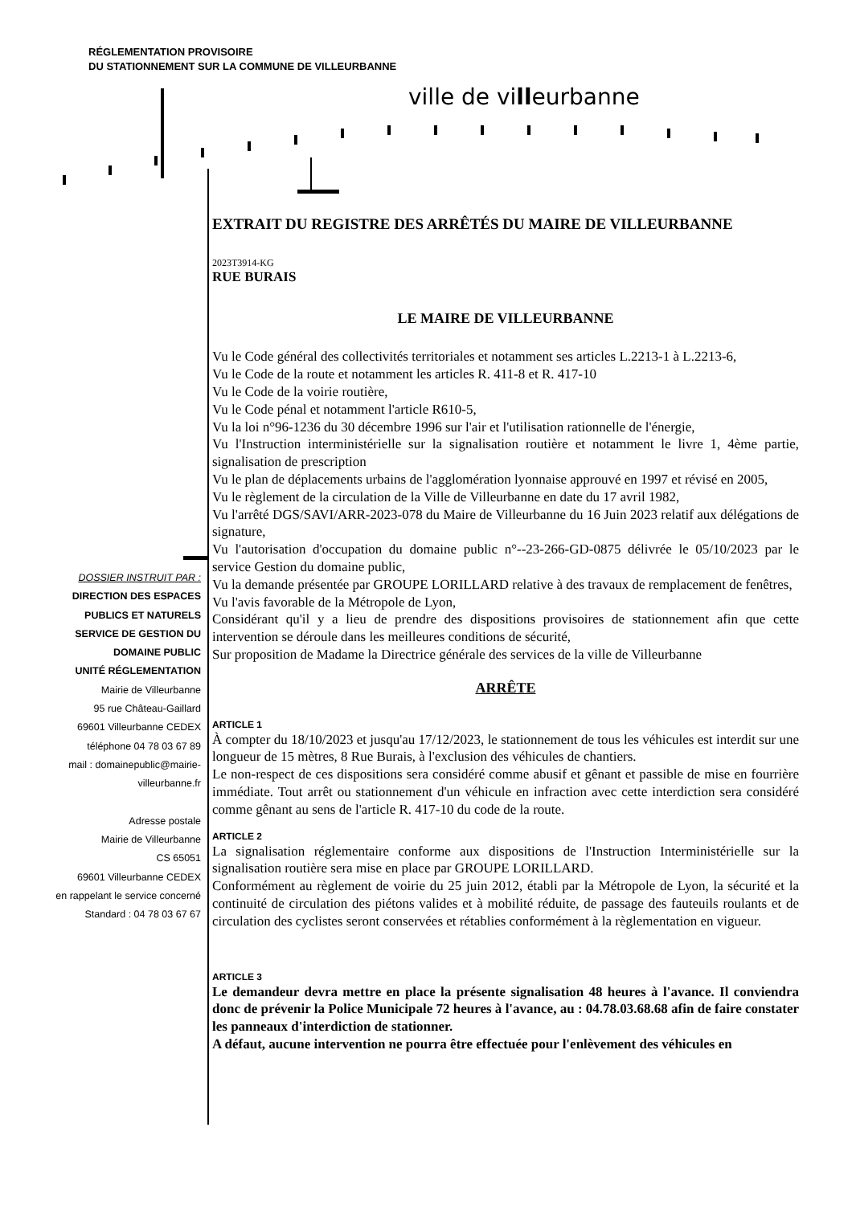RÉGLEMENTATION PROVISOIRE
DU STATIONNEMENT SUR LA COMMUNE DE VILLEURBANNE
ville de villeurbanne
DOSSIER INSTRUIT PAR :
DIRECTION DES ESPACES
PUBLICS ET NATURELS
SERVICE DE GESTION DU
DOMAINE PUBLIC
UNITÉ RÉGLEMENTATION
Mairie de Villeurbanne
95 rue Château-Gaillard
69601 Villeurbanne CEDEX
téléphone 04 78 03 67 89
mail : domainepublic@mairie-villeurbanne.fr
Adresse postale
Mairie de Villeurbanne
CS 65051
69601 Villeurbanne CEDEX
en rappelant le service concerné
Standard : 04 78 03 67 67
EXTRAIT DU REGISTRE DES ARRÊTÉS DU MAIRE DE VILLEURBANNE
2023T3914-KG
RUE BURAIS
LE MAIRE DE VILLEURBANNE
Vu le Code général des collectivités territoriales et notamment ses articles L.2213-1 à L.2213-6,
Vu le Code de la route et notamment les articles R. 411-8 et R. 417-10
Vu le Code de la voirie routière,
Vu le Code pénal et notamment l'article R610-5,
Vu la loi n°96-1236 du 30 décembre 1996 sur l'air et l'utilisation rationnelle de l'énergie,
Vu l'Instruction interministérielle sur la signalisation routière et notamment le livre 1, 4ème partie, signalisation de prescription
Vu le plan de déplacements urbains de l'agglomération lyonnaise approuvé en 1997 et révisé en 2005,
Vu le règlement de la circulation de la Ville de Villeurbanne en date du 17 avril 1982,
Vu l'arrêté DGS/SAVI/ARR-2023-078 du Maire de Villeurbanne du 16 Juin 2023 relatif aux délégations de signature,
Vu l'autorisation d'occupation du domaine public n°--23-266-GD-0875 délivrée le 05/10/2023 par le service Gestion du domaine public,
Vu la demande présentée par GROUPE LORILLARD relative à des travaux de remplacement de fenêtres,
Vu l'avis favorable de la Métropole de Lyon,
Considérant qu'il y a lieu de prendre des dispositions provisoires de stationnement afin que cette intervention se déroule dans les meilleures conditions de sécurité,
Sur proposition de Madame la Directrice générale des services de la ville de Villeurbanne
ARRÊTE
ARTICLE 1
À compter du 18/10/2023 et jusqu'au 17/12/2023, le stationnement de tous les véhicules est interdit sur une longueur de 15 mètres, 8 Rue Burais, à l'exclusion des véhicules de chantiers.
Le non-respect de ces dispositions sera considéré comme abusif et gênant et passible de mise en fourrière immédiate. Tout arrêt ou stationnement d'un véhicule en infraction avec cette interdiction sera considéré comme gênant au sens de l'article R. 417-10 du code de la route.
ARTICLE 2
La signalisation réglementaire conforme aux dispositions de l'Instruction Interministérielle sur la signalisation routière sera mise en place par GROUPE LORILLARD.
Conformément au règlement de voirie du 25 juin 2012, établi par la Métropole de Lyon, la sécurité et la continuité de circulation des piétons valides et à mobilité réduite, de passage des fauteuils roulants et de circulation des cyclistes seront conservées et rétablies conformément à la règlementation en vigueur.
ARTICLE 3
Le demandeur devra mettre en place la présente signalisation 48 heures à l'avance. Il conviendra donc de prévenir la Police Municipale 72 heures à l'avance, au : 04.78.03.68.68 afin de faire constater les panneaux d'interdiction de stationner.
A défaut, aucune intervention ne pourra être effectuée pour l'enlèvement des véhicules en